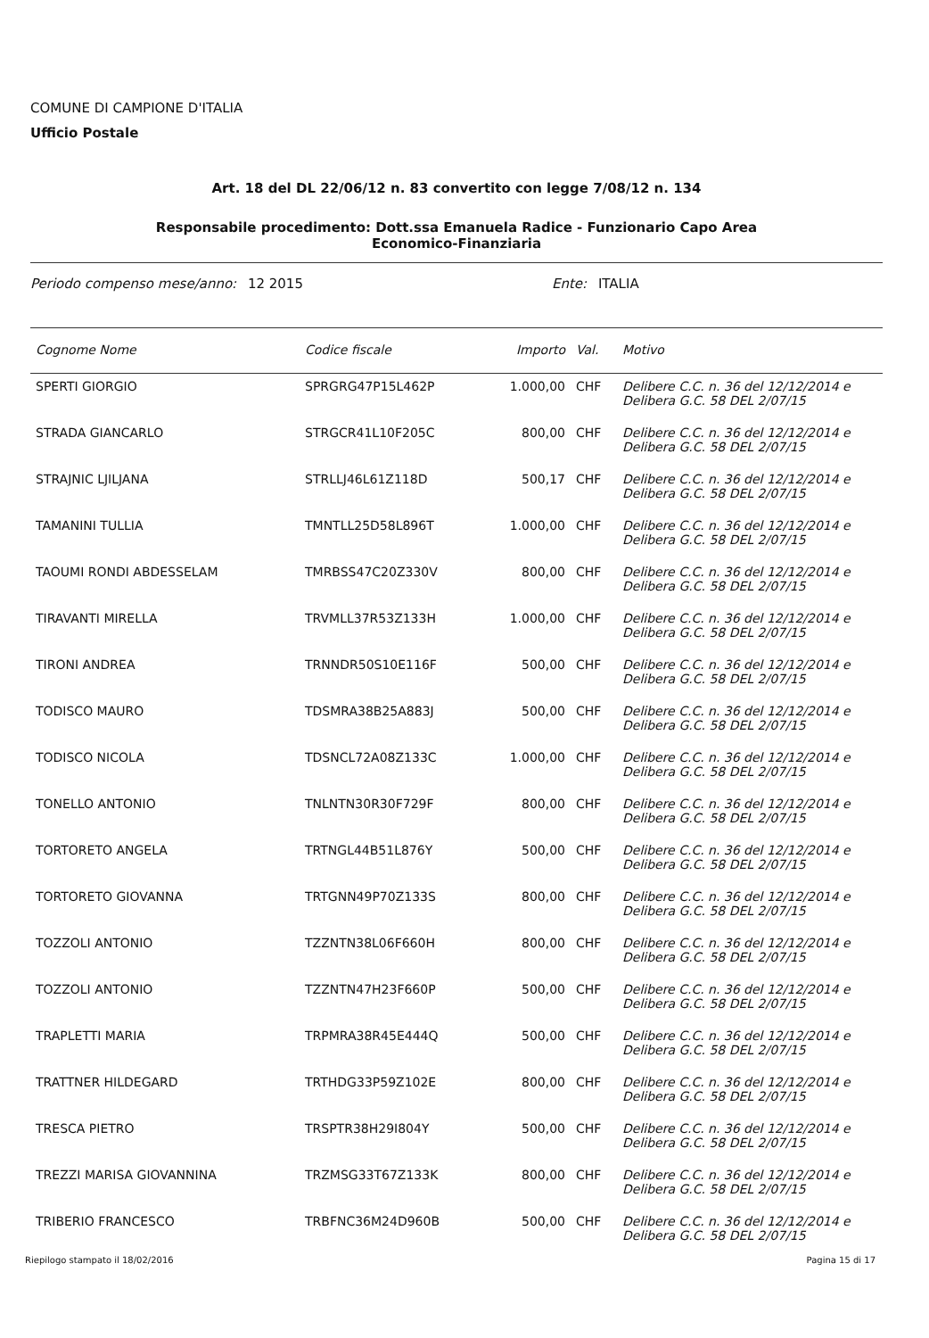COMUNE DI CAMPIONE D'ITALIA
Ufficio Postale
Art. 18 del DL 22/06/12 n. 83 convertito con legge 7/08/12 n. 134
Responsabile procedimento: Dott.ssa Emanuela Radice - Funzionario Capo Area
Economico-Finanziaria
Periodo compenso mese/anno: 12 2015 Ente: ITALIA
| Cognome Nome | Codice fiscale | Importo | Val. | Motivo |
| --- | --- | --- | --- | --- |
| SPERTI GIORGIO | SPRGRG47P15L462P | 1.000,00 | CHF | Delibere C.C. n. 36 del 12/12/2014 e Delibera G.C. 58 DEL 2/07/15 |
| STRADA GIANCARLO | STRGCR41L10F205C | 800,00 | CHF | Delibere C.C. n. 36 del 12/12/2014 e Delibera G.C. 58 DEL 2/07/15 |
| STRAJNIC LJILJANA | STRLLJ46L61Z118D | 500,17 | CHF | Delibere C.C. n. 36 del 12/12/2014 e Delibera G.C. 58 DEL 2/07/15 |
| TAMANINI TULLIA | TMNTLL25D58L896T | 1.000,00 | CHF | Delibere C.C. n. 36 del 12/12/2014 e Delibera G.C. 58 DEL 2/07/15 |
| TAOUMI RONDI ABDESSELAM | TMRBSS47C20Z330V | 800,00 | CHF | Delibere C.C. n. 36 del 12/12/2014 e Delibera G.C. 58 DEL 2/07/15 |
| TIRAVANTI MIRELLA | TRVMLL37R53Z133H | 1.000,00 | CHF | Delibere C.C. n. 36 del 12/12/2014 e Delibera G.C. 58 DEL 2/07/15 |
| TIRONI ANDREA | TRNNDR50S10E116F | 500,00 | CHF | Delibere C.C. n. 36 del 12/12/2014 e Delibera G.C. 58 DEL 2/07/15 |
| TODISCO MAURO | TDSMRA38B25A883J | 500,00 | CHF | Delibere C.C. n. 36 del 12/12/2014 e Delibera G.C. 58 DEL 2/07/15 |
| TODISCO NICOLA | TDSNCL72A08Z133C | 1.000,00 | CHF | Delibere C.C. n. 36 del 12/12/2014 e Delibera G.C. 58 DEL 2/07/15 |
| TONELLO ANTONIO | TNLNTN30R30F729F | 800,00 | CHF | Delibere C.C. n. 36 del 12/12/2014 e Delibera G.C. 58 DEL 2/07/15 |
| TORTORETO ANGELA | TRTNGL44B51L876Y | 500,00 | CHF | Delibere C.C. n. 36 del 12/12/2014 e Delibera G.C. 58 DEL 2/07/15 |
| TORTORETO GIOVANNA | TRTGNN49P70Z133S | 800,00 | CHF | Delibere C.C. n. 36 del 12/12/2014 e Delibera G.C. 58 DEL 2/07/15 |
| TOZZOLI ANTONIO | TZZNTN38L06F660H | 800,00 | CHF | Delibere C.C. n. 36 del 12/12/2014 e Delibera G.C. 58 DEL 2/07/15 |
| TOZZOLI ANTONIO | TZZNTN47H23F660P | 500,00 | CHF | Delibere C.C. n. 36 del 12/12/2014 e Delibera G.C. 58 DEL 2/07/15 |
| TRAPLETTI MARIA | TRPMRA38R45E444Q | 500,00 | CHF | Delibere C.C. n. 36 del 12/12/2014 e Delibera G.C. 58 DEL 2/07/15 |
| TRATTNER HILDEGARD | TRTHDG33P59Z102E | 800,00 | CHF | Delibere C.C. n. 36 del 12/12/2014 e Delibera G.C. 58 DEL 2/07/15 |
| TRESCA PIETRO | TRSPTR38H29I804Y | 500,00 | CHF | Delibere C.C. n. 36 del 12/12/2014 e Delibera G.C. 58 DEL 2/07/15 |
| TREZZI MARISA GIOVANNINA | TRZMSG33T67Z133K | 800,00 | CHF | Delibere C.C. n. 36 del 12/12/2014 e Delibera G.C. 58 DEL 2/07/15 |
| TRIBERIO FRANCESCO | TRBFNC36M24D960B | 500,00 | CHF | Delibere C.C. n. 36 del 12/12/2014 e Delibera G.C. 58 DEL 2/07/15 |
Riepilogo stampato il 18/02/2016 Pagina 15 di 17